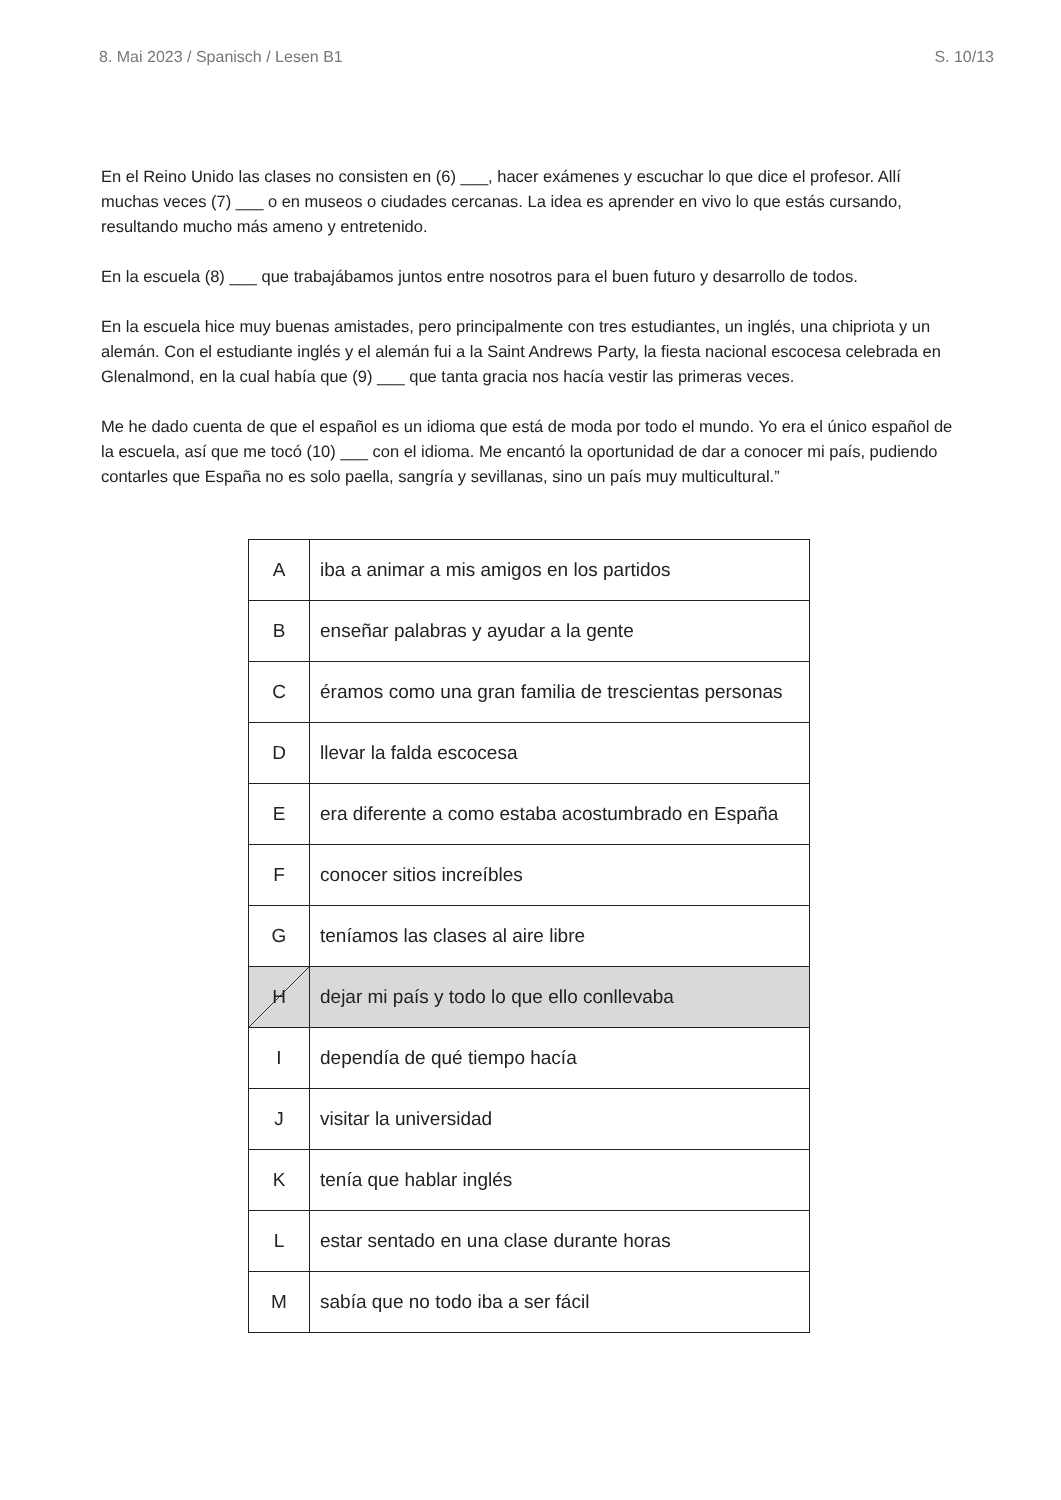8. Mai 2023 / Spanisch / Lesen B1 S. 10/13
En el Reino Unido las clases no consisten en (6) ___, hacer exámenes y escuchar lo que dice el profesor. Allí muchas veces (7) ___ o en museos o ciudades cercanas. La idea es aprender en vivo lo que estás cursando, resultando mucho más ameno y entretenido.
En la escuela (8) ___ que trabajábamos juntos entre nosotros para el buen futuro y desarrollo de todos.
En la escuela hice muy buenas amistades, pero principalmente con tres estudiantes, un inglés, una chipriota y un alemán. Con el estudiante inglés y el alemán fui a la Saint Andrews Party, la fiesta nacional escocesa celebrada en Glenalmond, en la cual había que (9) ___ que tanta gracia nos hacía vestir las primeras veces.
Me he dado cuenta de que el español es un idioma que está de moda por todo el mundo. Yo era el único español de la escuela, así que me tocó (10) ___ con el idioma. Me encantó la oportunidad de dar a conocer mi país, pudiendo contarles que España no es solo paella, sangría y sevillanas, sino un país muy multicultural.”
| A | iba a animar a mis amigos en los partidos |
| B | enseñar palabras y ayudar a la gente |
| C | éramos como una gran familia de trescientas personas |
| D | llevar la falda escocesa |
| E | era diferente a como estaba acostumbrado en España |
| F | conocer sitios increíbles |
| G | teníamos las clases al aire libre |
| H | dejar mi país y todo lo que ello conllevaba |
| I | dependía de qué tiempo hacía |
| J | visitar la universidad |
| K | tenía que hablar inglés |
| L | estar sentado en una clase durante horas |
| M | sabía que no todo iba a ser fácil |